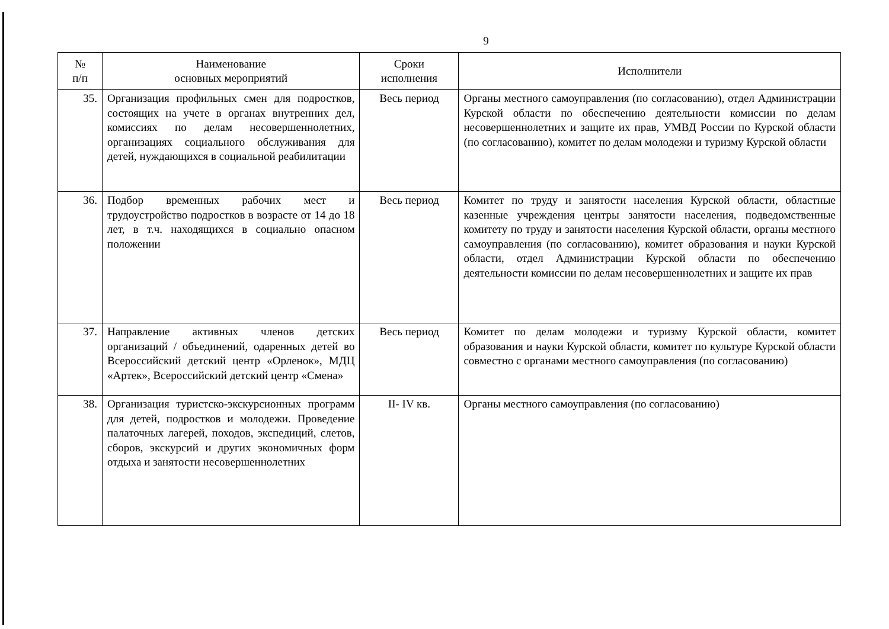9
| № п/п | Наименование основных мероприятий | Сроки исполнения | Исполнители |
| --- | --- | --- | --- |
| 35. | Организация профильных смен для подростков, состоящих на учете в органах внутренних дел, комиссиях по делам несовершеннолетних, организациях социального обслуживания для детей, нуждающихся в социальной реабилитации | Весь период | Органы местного самоуправления (по согласованию), отдел Администрации Курской области по обеспечению деятельности комиссии по делам несовершеннолетних и защите их прав, УМВД России по Курской области (по согласованию), комитет по делам молодежи и туризму Курской области |
| 36. | Подбор временных рабочих мест и трудоустройство подростков в возрасте от 14 до 18 лет, в т.ч. находящихся в социально опасном положении | Весь период | Комитет по труду и занятости населения Курской области, областные казенные учреждения центры занятости населения, подведомственные комитету по труду и занятости населения Курской области, органы местного самоуправления (по согласованию), комитет образования и науки Курской области, отдел Администрации Курской области по обеспечению деятельности комиссии по делам несовершеннолетних и защите их прав |
| 37. | Направление активных членов детских организаций / объединений, одаренных детей во Всероссийский детский центр «Орленок», МДЦ «Артек», Всероссийский детский центр «Смена» | Весь период | Комитет по делам молодежи и туризму Курской области, комитет образования и науки Курской области, комитет по культуре Курской области совместно с органами местного самоуправления (по согласованию) |
| 38. | Организация туристско-экскурсионных программ для детей, подростков и молодежи. Проведение палаточных лагерей, походов, экспедиций, слетов, сборов, экскурсий и других экономичных форм отдыха и занятости несовершеннолетних | II- IV кв. | Органы местного самоуправления (по согласованию) |